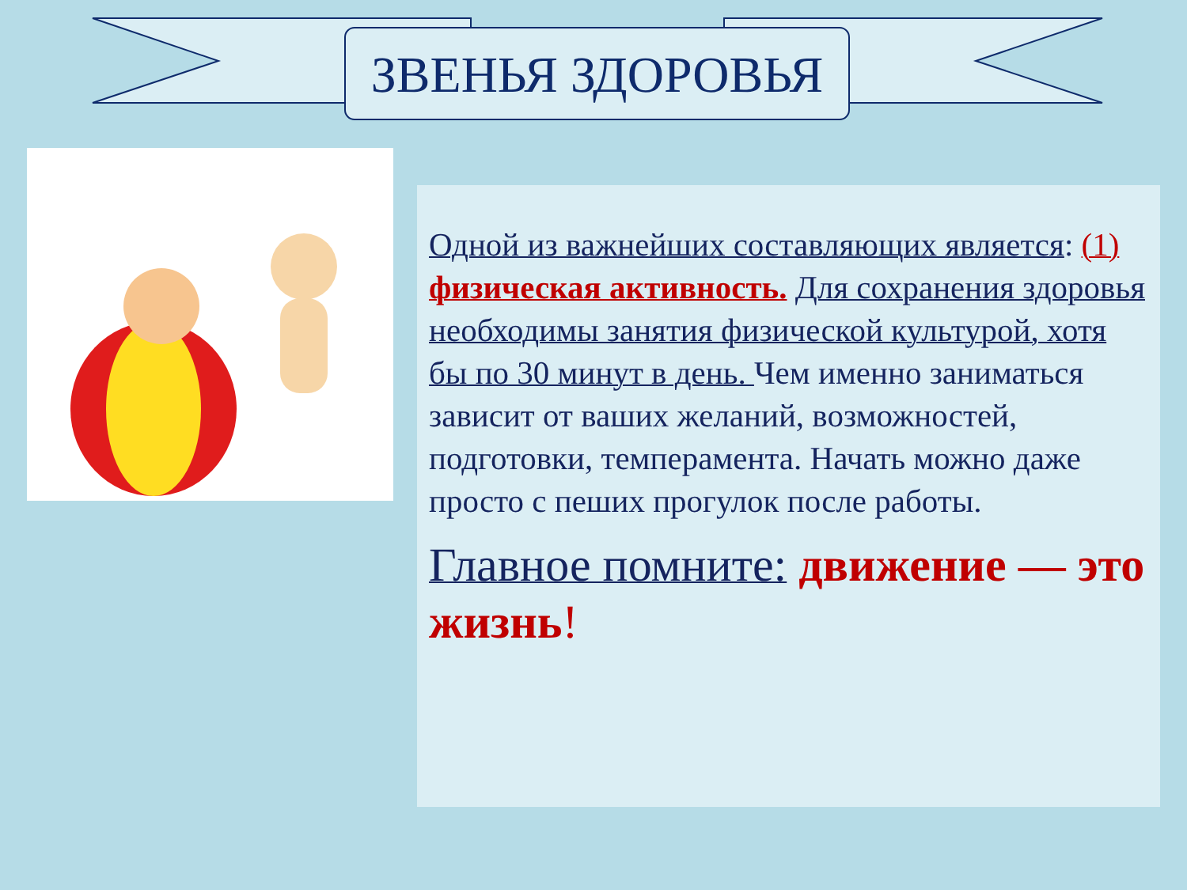ЗВЕНЬЯ ЗДОРОВЬЯ
Одной из важнейших составляющих является: (1) физическая активность. Для сохранения здоровья необходимы занятия физической культурой, хотя бы по 30 минут в день. Чем именно заниматься зависит от ваших желаний, возможностей, подготовки, темперамента. Начать можно даже просто с пеших прогулок после работы.
Главное помните: движение — это жизнь!